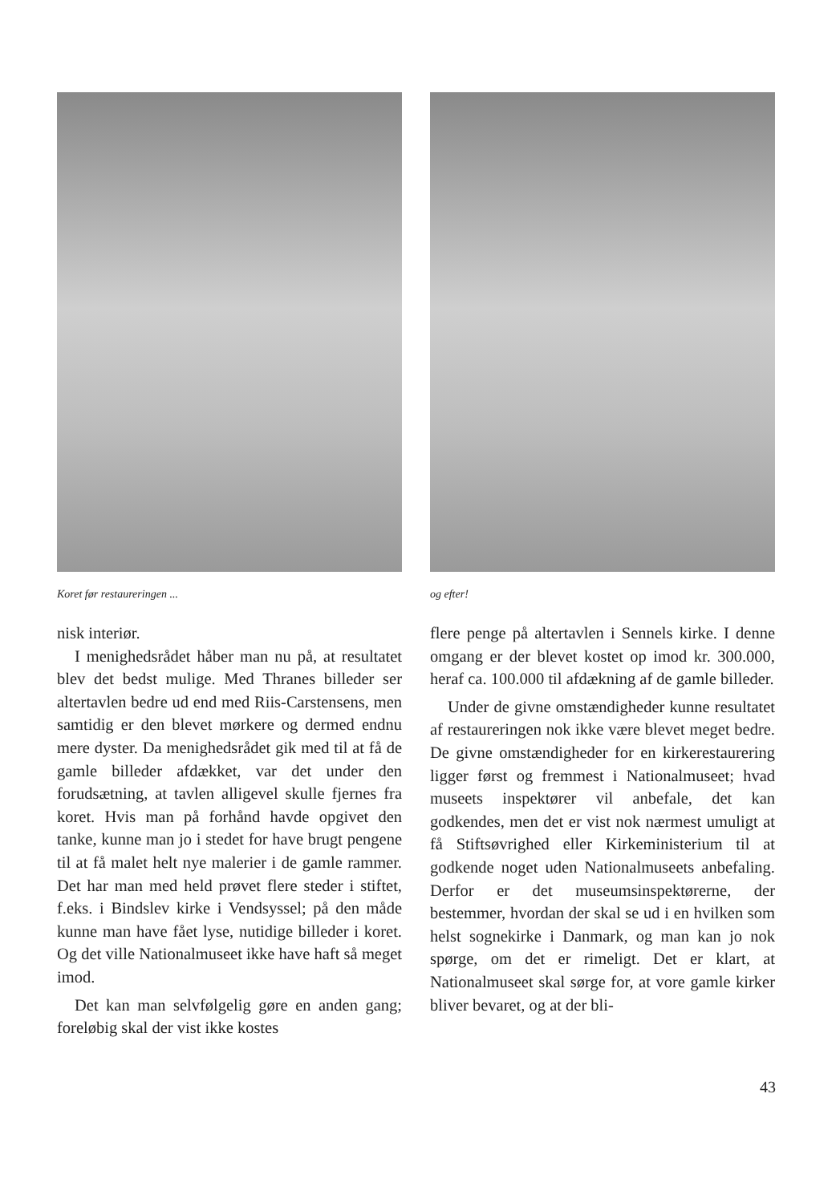Koret før restaureringen ...
nisk interiør.
I menighedsrådet håber man nu på, at resultatet blev det bedst mulige. Med Thranes billeder ser altertavlen bedre ud end med Riis-Carstensens, men samtidig er den blevet mørkere og dermed endnu mere dyster. Da menighedsrådet gik med til at få de gamle billeder afdækket, var det under den forudsætning, at tavlen alligevel skulle fjernes fra koret. Hvis man på forhånd havde opgivet den tanke, kunne man jo i stedet for have brugt pengene til at få malet helt nye malerier i de gamle rammer. Det har man med held prøvet flere steder i stiftet, f.eks. i Bindslev kirke i Vendsyssel; på den måde kunne man have fået lyse, nutidige billeder i koret. Og det ville Nationalmuseet ikke have haft så meget imod.
Det kan man selvfølgelig gøre en anden gang; foreløbig skal der vist ikke kostes
og efter!
flere penge på altertavlen i Sennels kirke. I denne omgang er der blevet kostet op imod kr. 300.000, heraf ca. 100.000 til afdækning af de gamle billeder.
Under de givne omstændigheder kunne resultatet af restaureringen nok ikke være blevet meget bedre. De givne omstændigheder for en kirkerestaurering ligger først og fremmest i Nationalmuseet; hvad museets inspektører vil anbefale, det kan godkendes, men det er vist nok nærmest umuligt at få Stiftsøvrighed eller Kirkeministerium til at godkende noget uden Nationalmuseets anbefaling. Derfor er det museumsinspektørerne, der bestemmer, hvordan der skal se ud i en hvilken som helst sognekirke i Danmark, og man kan jo nok spørge, om det er rimeligt. Det er klart, at Nationalmuseet skal sørge for, at vore gamle kirker bliver bevaret, og at der bli-
43